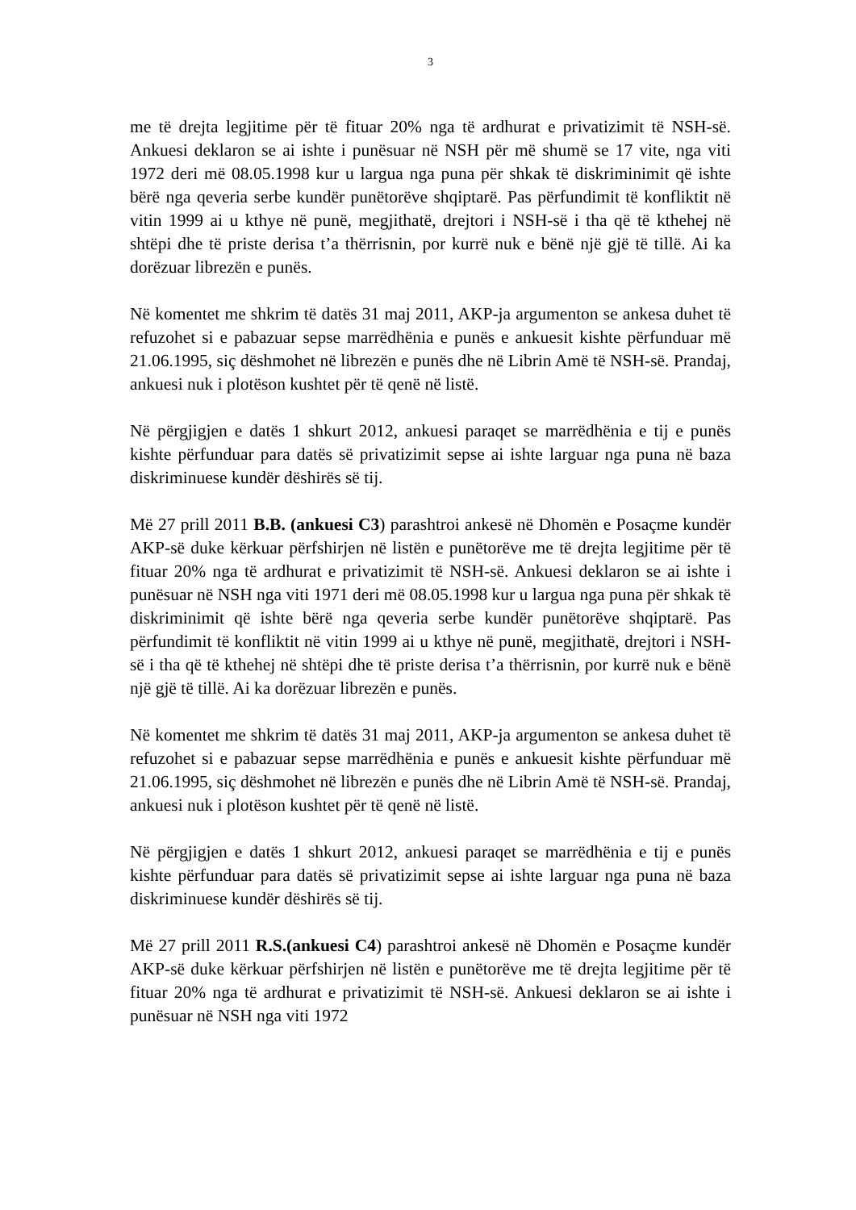3
me të drejta legjitime për të fituar 20% nga të ardhurat e privatizimit të NSH-së. Ankuesi deklaron se ai ishte i punësuar në NSH për më shumë se 17 vite, nga viti 1972 deri më 08.05.1998 kur u largua nga puna për shkak të diskriminimit që ishte bërë nga qeveria serbe kundër punëtorëve shqiptarë. Pas përfundimit të konfliktit në vitin 1999 ai u kthye në punë, megjithatë, drejtori i NSH-së i tha që të kthehej në shtëpi dhe të priste derisa t’a thërrisnin, por kurrë nuk e bënë një gjë të tillë. Ai ka dorëzuar librezën e punës.
Në komentet me shkrim të datës 31 maj 2011, AKP-ja argumenton se ankesa duhet të refuzohet si e pabazuar sepse marrëdhënia e punës e ankuesit kishte përfunduar më 21.06.1995, siç dëshmohet në librezën e punës dhe në Librin Amë të NSH-së. Prandaj, ankuesi nuk i plotëson kushtet për të qenë në listë.
Në përgjigjen e datës 1 shkurt 2012, ankuesi paraqet se marrëdhënia e tij e punës kishte përfunduar para datës së privatizimit sepse ai ishte larguar nga puna në baza diskriminuese kundër dëshirës së tij.
Më 27 prill 2011 B.B. (ankuesi C3) parashtroi ankesë në Dhomën e Posaçme kundër AKP-së duke kërkuar përfshirjen në listën e punëtorëve me të drejta legjitime për të fituar 20% nga të ardhurat e privatizimit të NSH-së. Ankuesi deklaron se ai ishte i punësuar në NSH nga viti 1971 deri më 08.05.1998 kur u largua nga puna për shkak të diskriminimit që ishte bërë nga qeveria serbe kundër punëtorëve shqiptarë. Pas përfundimit të konfliktit në vitin 1999 ai u kthye në punë, megjithatë, drejtori i NSH-së i tha që të kthehej në shtëpi dhe të priste derisa t’a thërrisnin, por kurrë nuk e bënë një gjë të tillë. Ai ka dorëzuar librezën e punës.
Në komentet me shkrim të datës 31 maj 2011, AKP-ja argumenton se ankesa duhet të refuzohet si e pabazuar sepse marrëdhënia e punës e ankuesit kishte përfunduar më 21.06.1995, siç dëshmohet në librezën e punës dhe në Librin Amë të NSH-së. Prandaj, ankuesi nuk i plotëson kushtet për të qenë në listë.
Në përgjigjen e datës 1 shkurt 2012, ankuesi paraqet se marrëdhënia e tij e punës kishte përfunduar para datës së privatizimit sepse ai ishte larguar nga puna në baza diskriminuese kundër dëshirës së tij.
Më 27 prill 2011 R.S.(ankuesi C4) parashtroi ankesë në Dhomën e Posaçme kundër AKP-së duke kërkuar përfshirjen në listën e punëtorëve me të drejta legjitime për të fituar 20% nga të ardhurat e privatizimit të NSH-së. Ankuesi deklaron se ai ishte i punësuar në NSH nga viti 1972